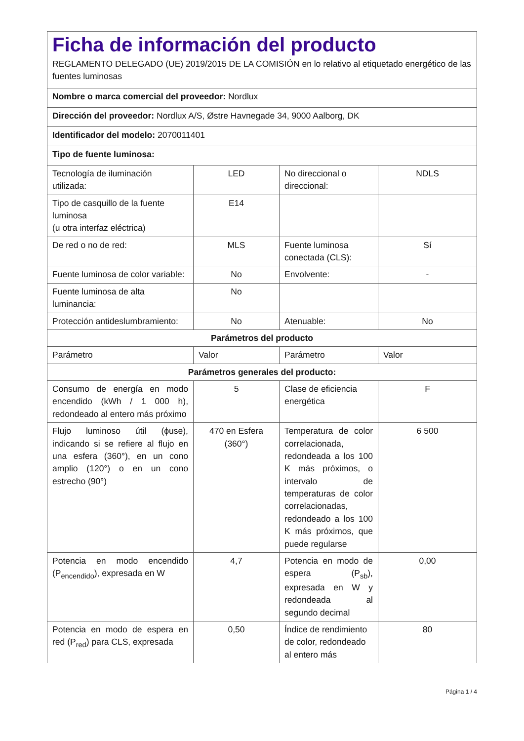Ficha de información del producto
REGLAMENTO DELEGADO (UE) 2019/2015 DE LA COMISIÓN en lo relativo al etiquetado energético de las fuentes luminosas
| Nombre o marca comercial del proveedor: Nordlux | | | |
| Dirección del proveedor: Nordlux A/S, Østre Havnegade 34, 9000 Aalborg, DK | | | |
| Identificador del modelo: 2070011401 | | | |
| Tipo de fuente luminosa: | | | |
| Tecnología de iluminación utilizada: | LED | No direccional o direccional: | NDLS |
| Tipo de casquillo de la fuente luminosa (u otra interfaz eléctrica) | E14 | | |
| De red o no de red: | MLS | Fuente luminosa conectada (CLS): | Sí |
| Fuente luminosa de color variable: | No | Envolvente: | - |
| Fuente luminosa de alta luminancia: | No | | |
| Protección antideslumbramiento: | No | Atenuable: | No |
| Parámetros del producto | | | |
| Parámetro | Valor | Parámetro | Valor |
| Parámetros generales del producto: | | | |
| Consumo de energía en modo encendido (kWh / 1 000 h), redondeado al entero más próximo | 5 | Clase de eficiencia energética | F |
| Flujo luminoso útil (ϕuse), indicando si se refiere al flujo en una esfera (360°), en un cono amplio (120°) o en un cono estrecho (90°) | 470 en Esfera (360°) | Temperatura de color correlacionada, redondeada a los 100 K más próximos, o intervalo de temperaturas de color correlacionadas, redondeado a los 100 K más próximos, que puede regularse | 6 500 |
| Potencia en modo encendido (P<sub>encendido</sub>), expresada en W | 4,7 | Potencia en modo de espera (P<sub>sb</sub>), expresada en W y redondeada al segundo decimal | 0,00 |
| Potencia en modo de espera en red (P<sub>red</sub>) para CLS, expresada | 0,50 | Índice de rendimiento de color, redondeado al entero más | 80 |
Página 1 / 4